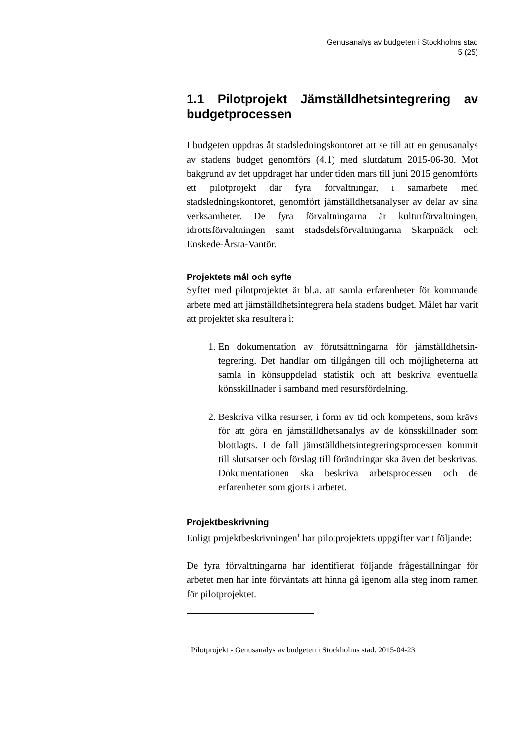Genusanalys av budgeten i Stockholms stad
5 (25)
1.1 Pilotprojekt Jämställdhetsintegrering av budgetprocessen
I budgeten uppdras åt stadsledningskontoret att se till att en genu­sanalys av stadens budget genomförs (4.1) med slutdatum 2015-06-30. Mot bakgrund av det uppdraget har under tiden mars till juni 2015 genomförts ett pilotprojekt där fyra förvaltningar, i samarbete med stadsledningskontoret, genomfört jämställdhetsanalyser av delar av sina verksamheter. De fyra förvaltningarna är kulturför­valtningen, idrottsförvaltningen samt stadsdelsförvaltningarna Skarpnäck och Enskede-Årsta-Vantör.
Projektets mål och syfte
Syftet med pilotprojektet är bl.a. att samla erfarenheter för kom­mande arbete med att jämställdhetsintegrera hela stadens budget. Målet har varit att projektet ska resultera i:
1. En dokumentation av förutsättningarna för jämställdhetsin­tegrering. Det handlar om tillgången till och möjligheterna att samla in könsuppdelad statistik och att beskriva eventu­ella könsskillnader i samband med resursfördelning.
2. Beskriva vilka resurser, i form av tid och kompetens, som krävs för att göra en jämställdhetsanalys av de könsskillna­der som blottlagts. I de fall jämställdhetsintegreringsproces­sen kommit till slutsatser och förslag till förändringar ska även det beskrivas. Dokumentationen ska beskriva arbets­processen och de erfarenheter som gjorts i arbetet.
Projektbeskrivning
Enligt projektbeskrivningen<sup>1</sup> har pilotprojektets uppgifter varit föl­jande:
De fyra förvaltningarna har identifierat följande frågeställningar för arbetet men har inte förväntats att hinna gå igenom alla steg inom ramen för pilotprojektet.
<sup>1</sup> Pilotprojekt - Genusanalys av budgeten i Stockholms stad. 2015-04-23